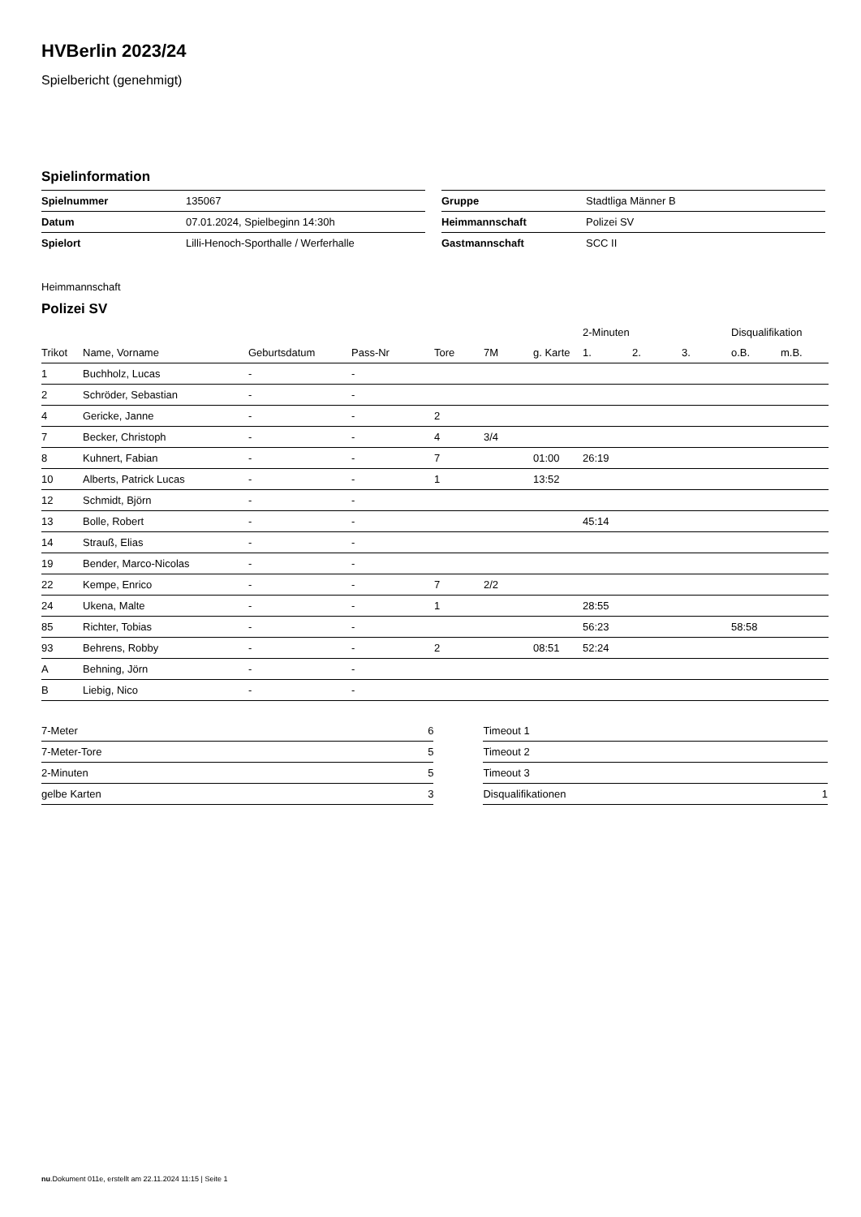HVBerlin 2023/24
Spielbericht (genehmigt)
Spielinformation
| Spielnummer | 135067 |
| Datum | 07.01.2024, Spielbeginn 14:30h |
| Spielort | Lilli-Henoch-Sporthalle / Werferhalle |
| Gruppe | Stadtliga Männer B |
| Heimmannschaft | Polizei SV |
| Gastmannschaft | SCC II |
Heimmannschaft
Polizei SV
| | | | | | | | 2-Minuten | | | Disqualifikation | |
| Trikot | Name, Vorname | Geburtsdatum | Pass-Nr | Tore | 7M | g. Karte | 1. | 2. | 3. | o.B. | m.B. |
| 1 | Buchholz, Lucas | - | - | | | | | | | | |
| 2 | Schröder, Sebastian | - | - | | | | | | | | |
| 4 | Gericke, Janne | - | - | 2 | | | | | | | |
| 7 | Becker, Christoph | - | - | 4 | 3/4 | | | | | | |
| 8 | Kuhnert, Fabian | - | - | 7 | | 01:00 | 26:19 | | | | |
| 10 | Alberts, Patrick Lucas | - | - | 1 | | 13:52 | | | | | |
| 12 | Schmidt, Björn | - | - | | | | | | | | |
| 13 | Bolle, Robert | - | - | | | | 45:14 | | | | |
| 14 | Strauß, Elias | - | - | | | | | | | | |
| 19 | Bender, Marco-Nicolas | - | - | | | | | | | | |
| 22 | Kempe, Enrico | - | - | 7 | 2/2 | | | | | | |
| 24 | Ukena, Malte | - | - | 1 | | | 28:55 | | | | |
| 85 | Richter, Tobias | - | - | | | | 56:23 | | | 58:58 | |
| 93 | Behrens, Robby | - | - | 2 | | 08:51 | 52:24 | | | | |
| A | Behning, Jörn | - | - | | | | | | | | |
| B | Liebig, Nico | - | - | | | | | | | | |
| 7-Meter | 6 |
| 7-Meter-Tore | 5 |
| 2-Minuten | 5 |
| gelbe Karten | 3 |
| Timeout 1 | |
| Timeout 2 | |
| Timeout 3 | |
| Disqualifikationen | 1 |
nu.Dokument 011e, erstellt am 22.11.2024 11:15 | Seite 1